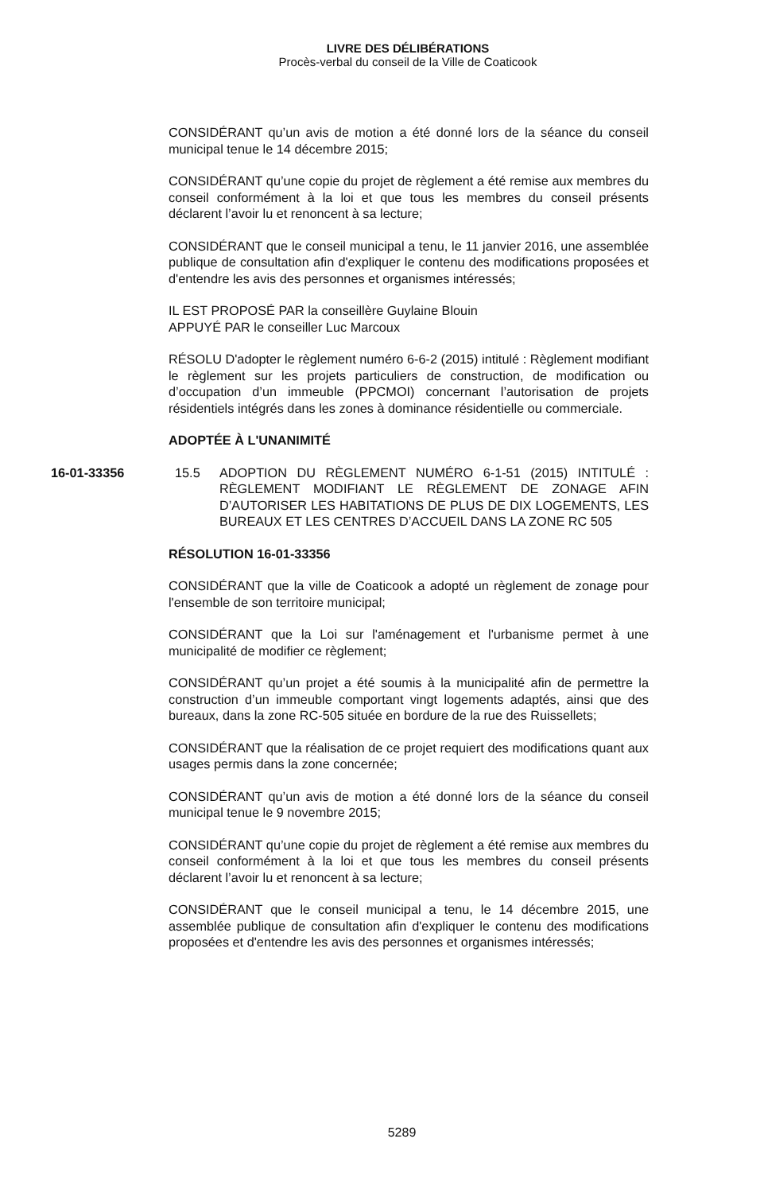LIVRE DES DÉLIBÉRATIONS
Procès-verbal du conseil de la Ville de Coaticook
CONSIDÉRANT qu’un avis de motion a été donné lors de la séance du conseil municipal tenue le 14 décembre 2015;
CONSIDÉRANT qu’une copie du projet de règlement a été remise aux membres du conseil conformément à la loi et que tous les membres du conseil présents déclarent l’avoir lu et renoncent à sa lecture;
CONSIDÉRANT que le conseil municipal a tenu, le 11 janvier 2016, une assemblée publique de consultation afin d'expliquer le contenu des modifications proposées et d'entendre les avis des personnes et organismes intéressés;
IL EST PROPOSÉ PAR la conseillère Guylaine Blouin
APPUYÉ PAR le conseiller Luc Marcoux
RÉSOLU D'adopter le règlement numéro 6-6-2 (2015) intitulé : Règlement modifiant le règlement sur les projets particuliers de construction, de modification ou d’occupation d’un immeuble (PPCMOI) concernant l’autorisation de projets résidentiels intégrés dans les zones à dominance résidentielle ou commerciale.
ADOPTÉE À L'UNANIMITÉ
16-01-33356 15.5 ADOPTION DU RÈGLEMENT NUMÉRO 6-1-51 (2015) INTITULÉ : RÈGLEMENT MODIFIANT LE RÈGLEMENT DE ZONAGE AFIN D’AUTORISER LES HABITATIONS DE PLUS DE DIX LOGEMENTS, LES BUREAUX ET LES CENTRES D’ACCUEIL DANS LA ZONE RC 505
RÉSOLUTION 16-01-33356
CONSIDÉRANT que la ville de Coaticook a adopté un règlement de zonage pour l'ensemble de son territoire municipal;
CONSIDÉRANT que la Loi sur l'aménagement et l'urbanisme permet à une municipalité de modifier ce règlement;
CONSIDÉRANT qu’un projet a été soumis à la municipalité afin de permettre la construction d’un immeuble comportant vingt logements adaptés, ainsi que des bureaux, dans la zone RC-505 située en bordure de la rue des Ruissellets;
CONSIDÉRANT que la réalisation de ce projet requiert des modifications quant aux usages permis dans la zone concernée;
CONSIDÉRANT qu’un avis de motion a été donné lors de la séance du conseil municipal tenue le 9 novembre 2015;
CONSIDÉRANT qu’une copie du projet de règlement a été remise aux membres du conseil conformément à la loi et que tous les membres du conseil présents déclarent l’avoir lu et renoncent à sa lecture;
CONSIDÉRANT que le conseil municipal a tenu, le 14 décembre 2015, une assemblée publique de consultation afin d'expliquer le contenu des modifications proposées et d'entendre les avis des personnes et organismes intéressés;
5289